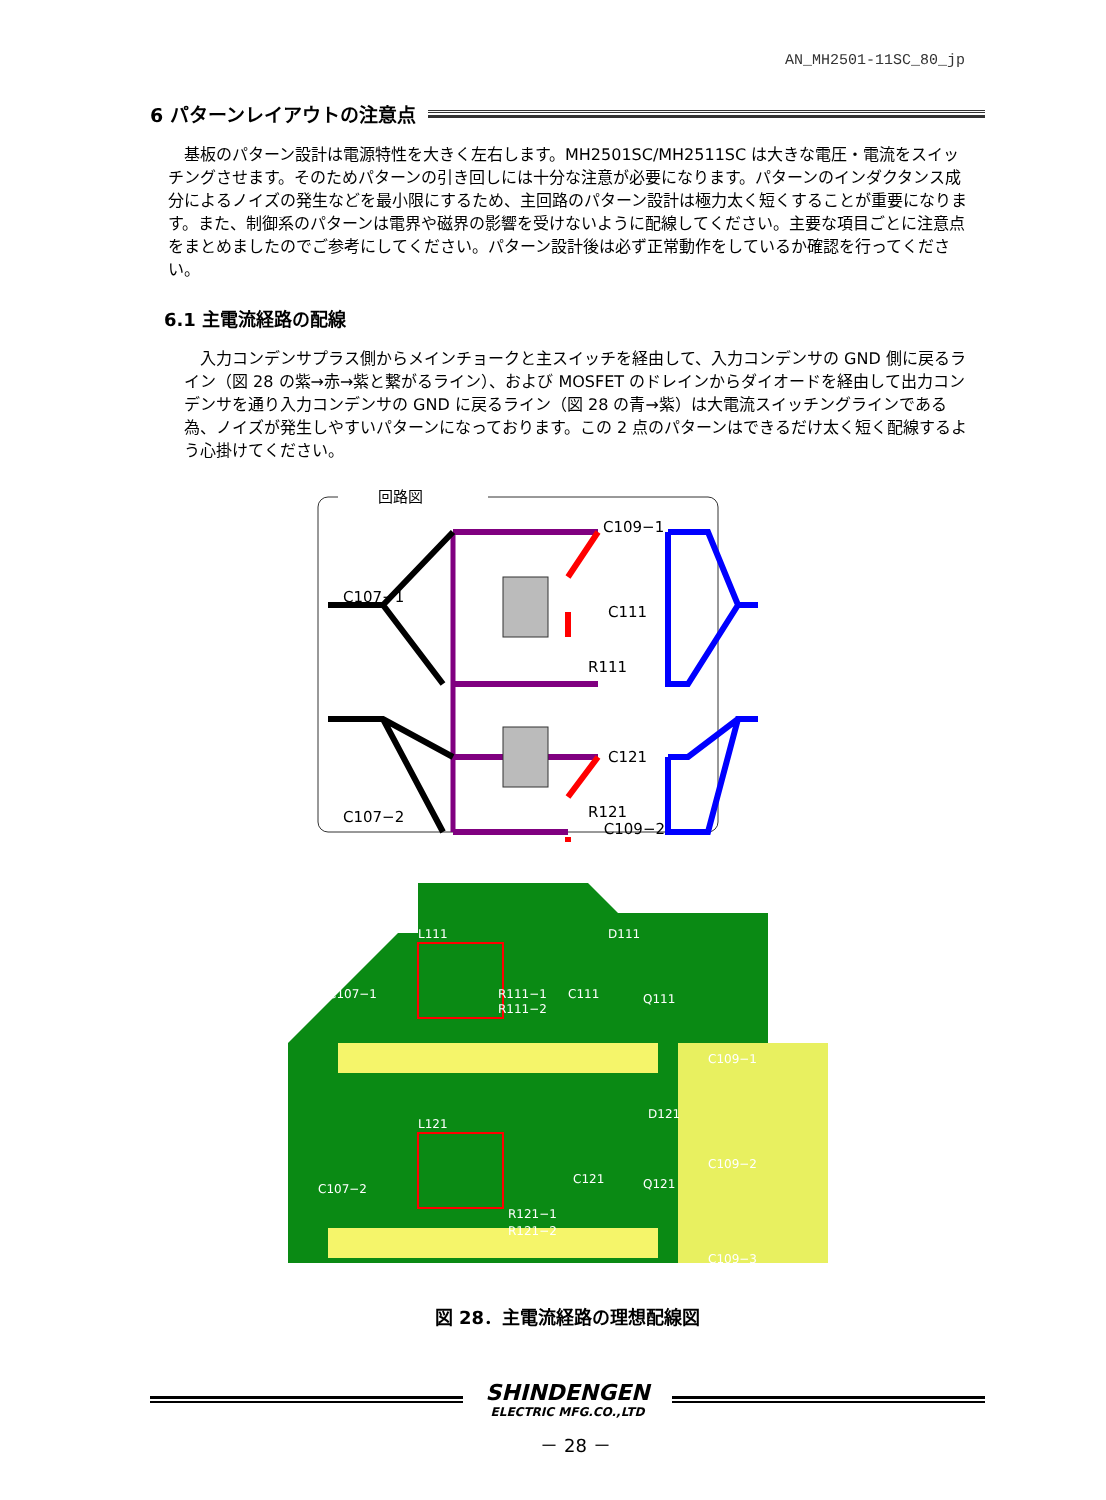AN_MH2501-11SC_80_jp
6 パターンレイアウトの注意点
基板のパターン設計は電源特性を大きく左右します。MH2501SC/MH2511SC は大きな電圧・電流をスイッチングさせます。そのためパターンの引き回しには十分な注意が必要になります。パターンのインダクタンス成分によるノイズの発生などを最小限にするため、主回路のパターン設計は極力太く短くすることが重要になります。また、制御系のパターンは電界や磁界の影響を受けないように配線してください。主要な項目ごとに注意点をまとめましたのでご参考にしてください。パターン設計後は必ず正常動作をしているか確認を行ってください。
6.1 主電流経路の配線
入力コンデンサプラス側からメインチョークと主スイッチを経由して、入力コンデンサの GND 側に戻るライン（図 28 の紫→赤→紫と繋がるライン）、および MOSFET のドレインからダイオードを経由して出力コンデンサを通り入力コンデンサの GND に戻るライン（図 28 の青→紫）は大電流スイッチングラインである為、ノイズが発生しやすいパターンになっております。この 2 点のパターンはできるだけ太く短く配線するよう心掛けてください。
回路図
C109−1
C107−1
C111
C121
R111
C107−2
R121
C109−2
L111
C107−1
D111
R111−1
R111−2
C111
Q111
C109−1
L121
C107−2
D121
R121−1
R121−2
C121
Q121
C109−2
C109−3
図 28．主電流経路の理想配線図
SHINDENGEN
ELECTRIC MFG.CO.,LTD
－ 28 －